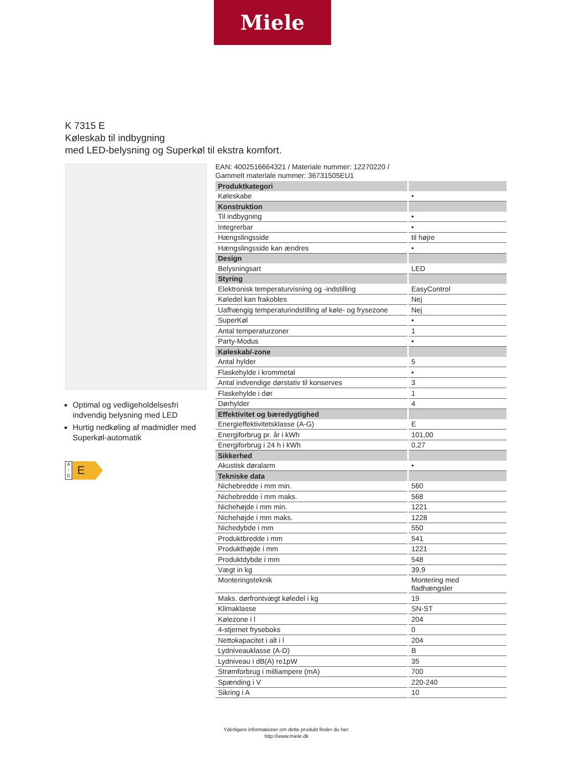Miele
K 7315 E
Køleskab til indbygning
med LED-belysning og Superkøl til ekstra komfort.
Optimal og vedligeholdelsesfri indvendig belysning med LED
Hurtig nedkøling af madmidler med Superkøl-automatik
A
↑
G
E
EAN: 4002516664321 / Materiale nummer: 12270220 /
Gammelt materiale nummer: 36731505EU1
| Produktkategori | |
| Køleskabe | • |
| Konstruktion | |
| Til indbygning | • |
| Integrerbar | • |
| Hængslingsside | til højre |
| Hængslingsside kan ændres | • |
| Design | |
| Belysningsart | LED |
| Styring | |
| Elektronisk temperaturvisning og -indstilling | EasyControl |
| Køledel kan frakobles | Nej |
| Uafhængig temperaturindstilling af køle- og frysezone | Nej |
| SuperKøl | • |
| Antal temperaturzoner | 1 |
| Party-Modus | • |
| Køleskab/-zone | |
| Antal hylder | 5 |
| Flaskehylde i krommetal | • |
| Antal indvendige dørstativ til konserves | 3 |
| Flaskehylde i dør | 1 |
| Dørhylder | 4 |
| Effektivitet og bæredygtighed | |
| Energieffektivitetsklasse (A-G) | E |
| Energiforbrug pr. år i kWh | 101,00 |
| Energiforbrug i 24 h i kWh | 0,27 |
| Sikkerhed | |
| Akustisk døralarm | • |
| Tekniske data | |
| Nichebredde i mm min. | 560 |
| Nichebredde i mm maks. | 568 |
| Nichehøjde i mm min. | 1221 |
| Nichehøjde i mm maks. | 1228 |
| Nichedybde i mm | 550 |
| Produktbredde i mm | 541 |
| Produkthøjde i mm | 1221 |
| Produktdybde i mm | 548 |
| Vægt in kg | 39,9 |
| Monteringsteknik | Montering med fladhængsler |
| Maks. dørfrontvægt køledel i kg | 19 |
| Klimaklasse | SN-ST |
| Kølezone i l | 204 |
| 4-stjernet fryseboks | 0 |
| Nettokapacitet i alt i l | 204 |
| Lydniveauklasse (A-D) | B |
| Lydniveau i dB(A) re1pW | 35 |
| Strømforbrug i milliampere (mA) | 700 |
| Spænding i V | 220-240 |
| Sikring i A | 10 |
Yderligere informationer om dette produkt finder du her:
http://www.miele.dk